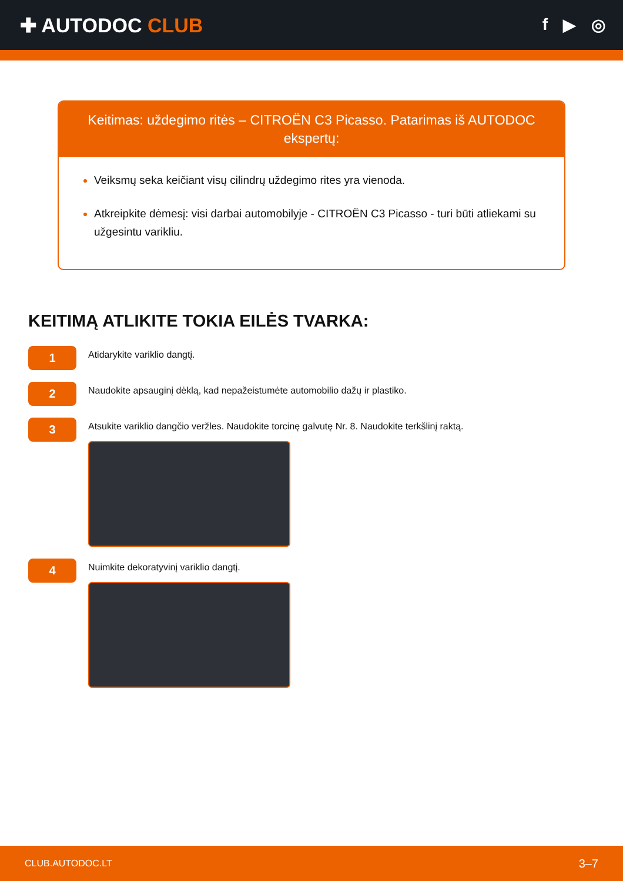✚ AUTODOC CLUB
f ▶ ◎
Keitimas: uždegimo ritės – CITROËN C3 Picasso. Patarimas iš AUTODOC ekspertų:
Veiksmų seka keičiant visų cilindrų uždegimo rites yra vienoda.
Atkreipkite dėmesį: visi darbai automobilyje - CITROËN C3 Picasso - turi būti atliekami su užgesintu varikliu.
KEITIMĄ ATLIKITE TOKIA EILĖS TVARKA:
1
Atidarykite variklio dangtį.
2
Naudokite apsauginį dėklą, kad nepažeistumėte automobilio dažų ir plastiko.
3
Atsukite variklio dangčio veržles. Naudokite torcinę galvutę Nr. 8. Naudokite terkšlinį raktą.
4
Nuimkite dekoratyvinį variklio dangtį.
CLUB.AUTODOC.LT 3–7